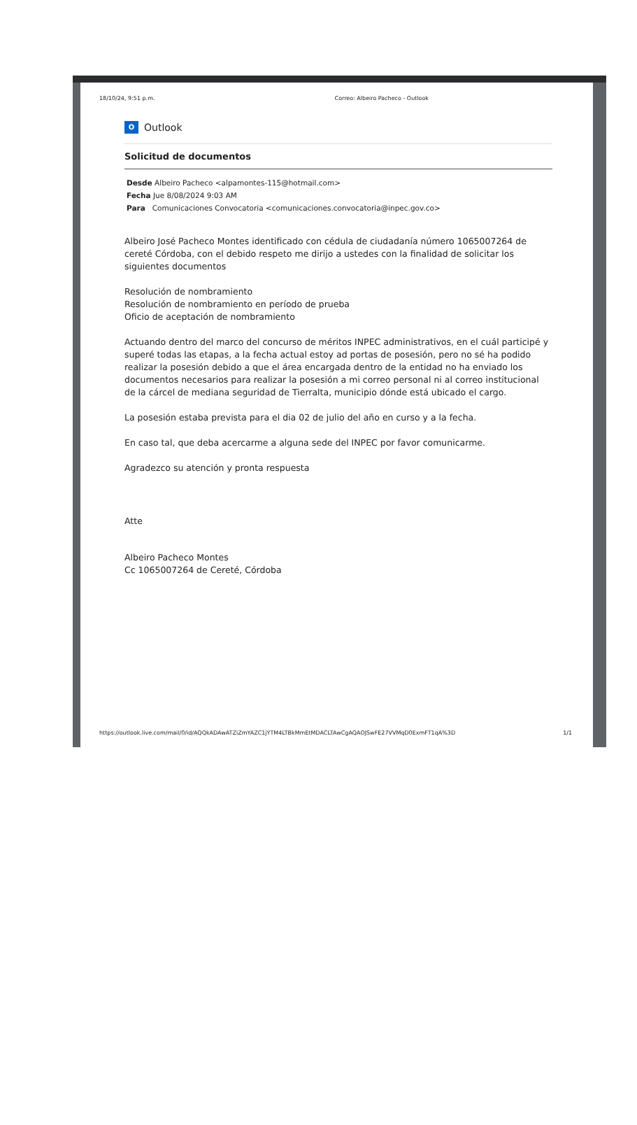18/10/24, 9:51 p.m. Correo: Albeiro Pacheco - Outlook
O
Outlook
Solicitud de documentos
Desde Albeiro Pacheco <alpamontes-115@hotmail.com>
Fecha Jue 8/08/2024 9:03 AM
Para Comunicaciones Convocatoria <comunicaciones.convocatoria@inpec.gov.co>
Albeiro José Pacheco Montes identificado con cédula de ciudadanía número 1065007264 de cereté Córdoba, con el debido respeto me dirijo a ustedes con la finalidad de solicitar los siguientes documentos
Resolución de nombramiento
Resolución de nombramiento en período de prueba
Oficio de aceptación de nombramiento
Actuando dentro del marco del concurso de méritos INPEC administrativos, en el cuál participé y superé todas las etapas, a la fecha actual estoy ad portas de posesión, pero no sé ha podido realizar la posesión debido a que el área encargada dentro de la entidad no ha enviado los documentos necesarios para realizar la posesión a mi correo personal ni al correo institucional de la cárcel de mediana seguridad de Tierralta, municipio dónde está ubicado el cargo.
La posesión estaba prevista para el dia 02 de julio del año en curso y a la fecha.
En caso tal, que deba acercarme a alguna sede del INPEC por favor comunicarme.
Agradezco su atención y pronta respuesta
Atte
Albeiro Pacheco Montes
Cc 1065007264 de Cereté, Córdoba
https://outlook.live.com/mail/0/id/AQQkADAwATZiZmYAZC1jYTM4LTBkMmEtMDACLTAwCgAQAOJSwFE27VVMqD0ExmFT1qA%3D 1/1